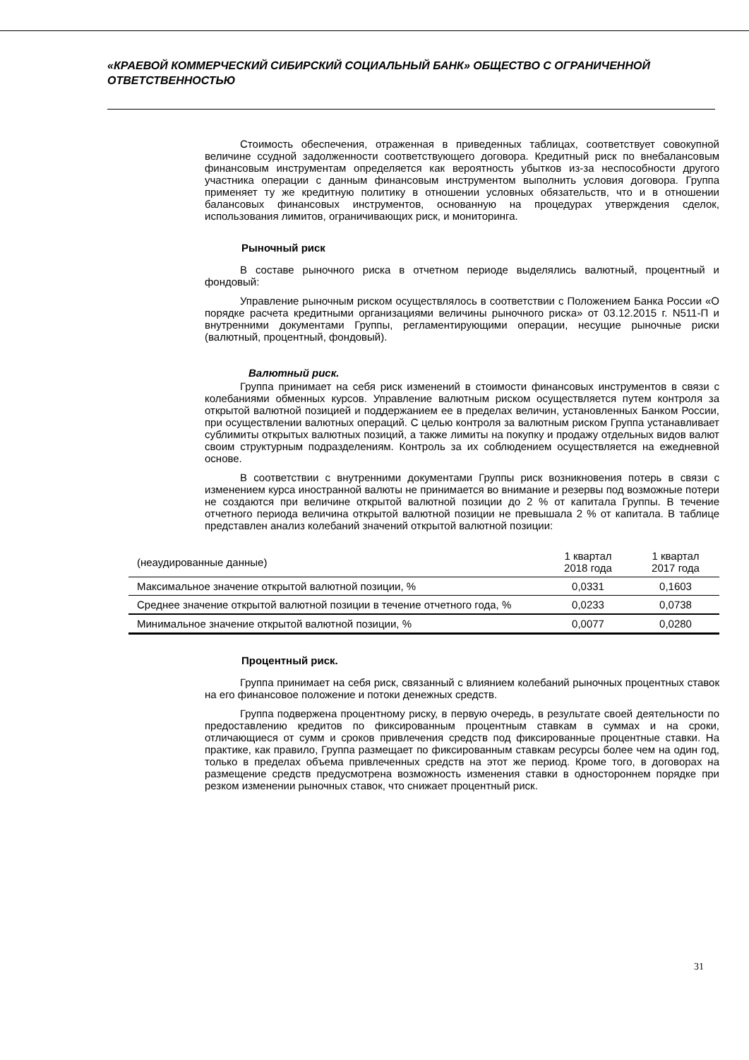«КРАЕВОЙ КОММЕРЧЕСКИЙ СИБИРСКИЙ СОЦИАЛЬНЫЙ БАНК» ОБЩЕСТВО С ОГРАНИЧЕННОЙ ОТВЕТСТВЕННОСТЬЮ
Стоимость обеспечения, отраженная в приведенных таблицах, соответствует совокупной величине ссудной задолженности соответствующего договора. Кредитный риск по внебалансовым финансовым инструментам определяется как вероятность убытков из-за неспособности другого участника операции с данным финансовым инструментом выполнить условия договора. Группа применяет ту же кредитную политику в отношении условных обязательств, что и в отношении балансовых финансовых инструментов, основанную на процедурах утверждения сделок, использования лимитов, ограничивающих риск, и мониторинга.
Рыночный риск
В составе рыночного риска в отчетном периоде выделялись валютный, процентный и фондовый:
Управление рыночным риском осуществлялось в соответствии с Положением Банка России «О порядке расчета кредитными организациями величины рыночного риска» от 03.12.2015 г. N511-П и внутренними документами Группы, регламентирующими операции, несущие рыночные риски (валютный, процентный, фондовый).
Валютный риск.
Группа принимает на себя риск изменений в стоимости финансовых инструментов в связи с колебаниями обменных курсов. Управление валютным риском осуществляется путем контроля за открытой валютной позицией и поддержанием ее в пределах величин, установленных Банком России, при осуществлении валютных операций. С целью контроля за валютным риском Группа устанавливает сублимиты открытых валютных позиций, а также лимиты на покупку и продажу отдельных видов валют своим структурным подразделениям. Контроль за их соблюдением осуществляется на ежедневной основе.
В соответствии с внутренними документами Группы риск возникновения потерь в связи с изменением курса иностранной валюты не принимается во внимание и резервы под возможные потери не создаются при величине открытой валютной позиции до 2 % от капитала Группы. В течение отчетного периода величина открытой валютной позиции не превышала 2 % от капитала. В таблице представлен анализ колебаний значений открытой валютной позиции:
| (неаудированные данные) | 1 квартал 2018 года | 1 квартал 2017 года |
| --- | --- | --- |
| Максимальное значение открытой валютной позиции, % | 0,0331 | 0,1603 |
| Среднее значение открытой валютной позиции в течение отчетного года, % | 0,0233 | 0,0738 |
| Минимальное значение открытой валютной позиции, % | 0,0077 | 0,0280 |
Процентный риск.
Группа принимает на себя риск, связанный с влиянием колебаний рыночных процентных ставок на его финансовое положение и потоки денежных средств.
Группа подвержена процентному риску, в первую очередь, в результате своей деятельности по предоставлению кредитов по фиксированным процентным ставкам в суммах и на сроки, отличающиеся от сумм и сроков привлечения средств под фиксированные процентные ставки. На практике, как правило, Группа размещает по фиксированным ставкам ресурсы более чем на один год, только в пределах объема привлеченных средств на этот же период. Кроме того, в договорах на размещение средств предусмотрена возможность изменения ставки в одностороннем порядке при резком изменении рыночных ставок, что снижает процентный риск.
31